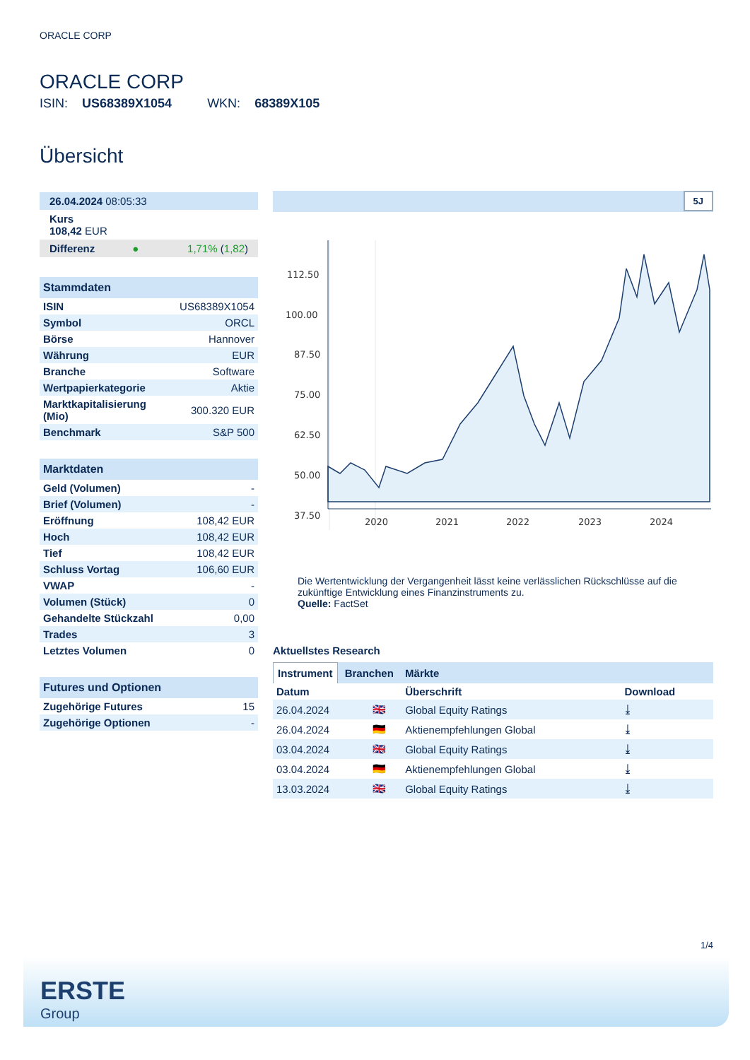ORACLE CORP
ORACLE CORP
ISIN: US68389X1054 WKN: 68389X105
Übersicht
| 26.04.2024 08:05:33 | | |
| Kurs 108,42 EUR | | |
| Differenz | ● | 1,71% ( 1,82 ) |
| Stammdaten | |
| --- | --- |
| ISIN | US68389X1054 |
| Symbol | ORCL |
| Börse | Hannover |
| Währung | EUR |
| Branche | Software |
| Wertpapierkategorie | Aktie |
| Marktkapitalisierung (Mio) | 300.320 EUR |
| Benchmark | S&P 500 |
| Marktdaten | |
| --- | --- |
| Geld (Volumen) | - |
| Brief (Volumen) | - |
| Eröffnung | 108,42 EUR |
| Hoch | 108,42 EUR |
| Tief | 108,42 EUR |
| Schluss Vortag | 106,60 EUR |
| VWAP | - |
| Volumen (Stück) | 0 |
| Gehandelte Stückzahl | 0,00 |
| Trades | 3 |
| Letztes Volumen | 0 |
| Futures und Optionen | |
| --- | --- |
| Zugehörige Futures | 15 |
| Zugehörige Optionen | - |
5J
112.50
100.00
87.50
75.00
62.50
50.00
37.50
2020
2021
2022
2023
2024
Die Wertentwicklung der Vergangenheit lässt keine verlässlichen Rückschlüsse auf die zukünftige Entwicklung eines Finanzinstruments zu.
Quelle: FactSet
Aktuellstes Research
Instrument Branchen Märkte
| Datum | | Überschrift | Download |
| --- | --- | --- | --- |
| 26.04.2024 | 🇬🇧 | Global Equity Ratings | ⤓ |
| 26.04.2024 | 🇩🇪 | Aktienempfehlungen Global | ⤓ |
| 03.04.2024 | 🇬🇧 | Global Equity Ratings | ⤓ |
| 03.04.2024 | 🇩🇪 | Aktienempfehlungen Global | ⤓ |
| 13.03.2024 | 🇬🇧 | Global Equity Ratings | ⤓ |
1/4
ERSTE
Group